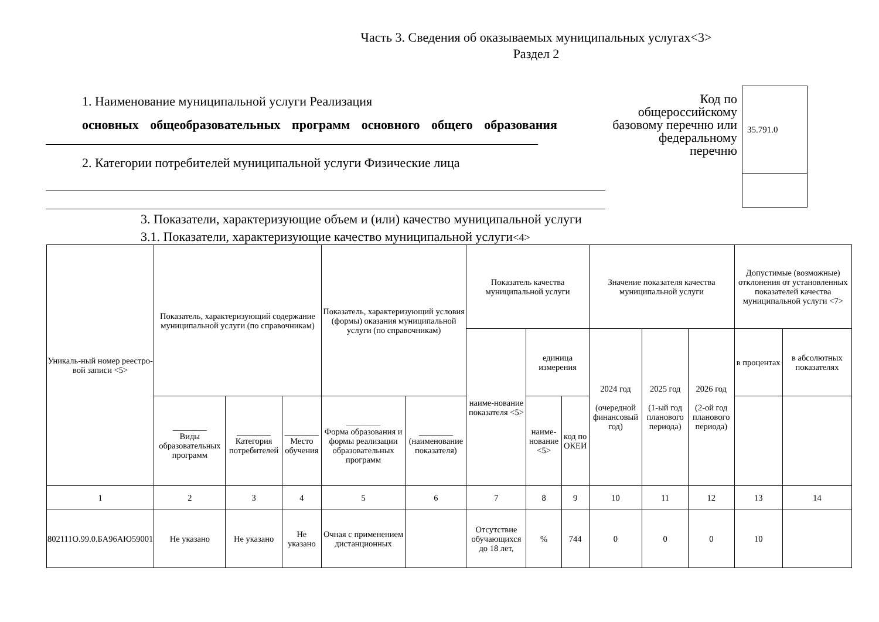Часть 3. Сведения об оказываемых муниципальных услугах<3>
Раздел 2
1. Наименование муниципальной услуги Реализация
основных общеобразовательных программ основного общего образования
2. Категории потребителей муниципальной услуги Физические лица
Код по общероссийскому базовому перечню или федеральному перечню
35.791.0
3. Показатели, характеризующие объем и (или) качество муниципальной услуги
3.1. Показатели, характеризующие качество муниципальной услуги<4>
| Уникаль-ный номер реестро-вой записи <5> | Показатель, характеризующий содержание муниципальной услуги (по справочникам) | | | Показатель, характеризующий условия (формы) оказания муниципальной услуги (по справочникам) | | Показатель качества муниципальной услуги | | | Значение показателя качества муниципальной услуги | | | Допустимые (возможные) отклонения от установленных показателей качества муниципальной услуги <7> | |
| --- | --- | --- | --- | --- | --- | --- | --- | --- | --- | --- | --- | --- | --- |
| | | | | | | наиме-нование показателя <5> | единица измерения | | 2024 год (очередной финансовый год) | 2025 год (1-ый год планового периода) | 2026 год (2-ой год планового периода) | в процентах | в абсолютных показателях |
| | ________ Виды образовательных программ | ________ Категория потребителей | ________ Место обучения | ________ Форма образования и формы реализации образовательных программ | ________ (наименование показателя) | | наиме-нование <5> | код по ОКЕИ | | | | | |
| 1 | 2 | 3 | 4 | 5 | 6 | 7 | 8 | 9 | 10 | 11 | 12 | 13 | 14 |
| 802111О.99.0.БА96АЮ59001 | Не указано | Не указано | Не указано | Очная с применением дистанционных | | Отсутствие обучающихся до 18 лет, | % | 744 | 0 | 0 | 0 | 10 | |